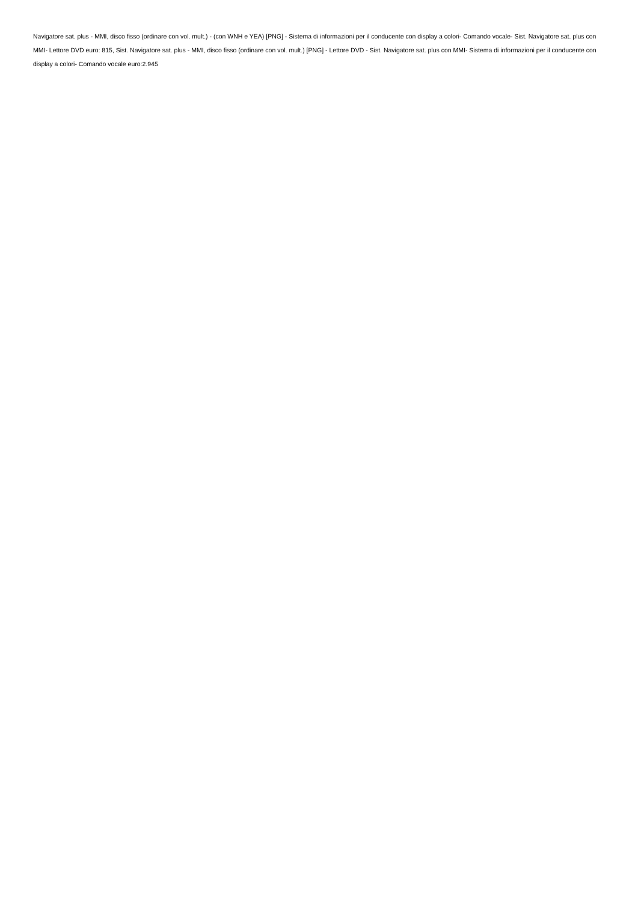Navigatore sat. plus - MMI, disco fisso (ordinare con vol. mult.) - (con WNH e YEA) [PNG] - Sistema di informazioni per il conducente con display a colori- Comando vocale- Sist. Navigatore sat. plus con MMI- Lettore DVD euro: 815, Sist. Navigatore sat. plus - MMI, disco fisso (ordinare con vol. mult.) [PNG] - Lettore DVD - Sist. Navigatore sat. plus con MMI- Sistema di informazioni per il conducente con display a colori- Comando vocale euro:2.945